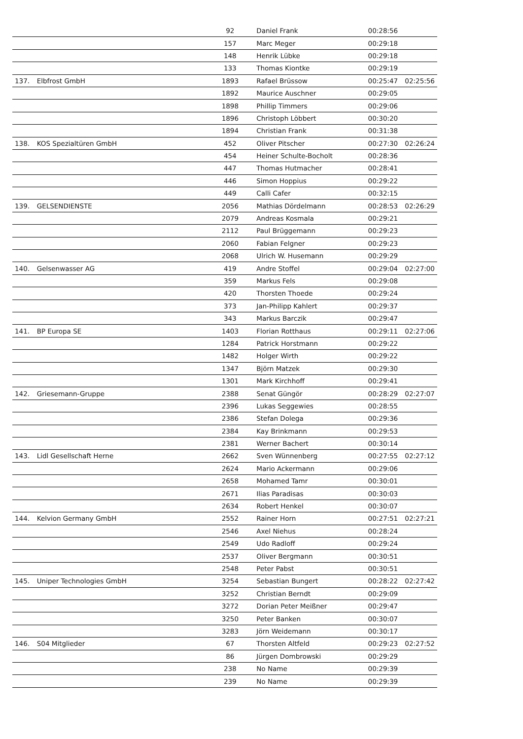| | | 92 | Daniel Frank | 00:28:56 | |
| | | 157 | Marc Meger | 00:29:18 | |
| | | 148 | Henrik Lübke | 00:29:18 | |
| | | 133 | Thomas Kiontke | 00:29:19 | |
| 137. | Elbfrost GmbH | 1893 | Rafael Brüssow | 00:25:47 | 02:25:56 |
| | | 1892 | Maurice Auschner | 00:29:05 | |
| | | 1898 | Phillip Timmers | 00:29:06 | |
| | | 1896 | Christoph Löbbert | 00:30:20 | |
| | | 1894 | Christian Frank | 00:31:38 | |
| 138. | KOS Spezialtüren GmbH | 452 | Oliver Pitscher | 00:27:30 | 02:26:24 |
| | | 454 | Heiner Schulte-Bocholt | 00:28:36 | |
| | | 447 | Thomas Hutmacher | 00:28:41 | |
| | | 446 | Simon Hoppius | 00:29:22 | |
| | | 449 | Calli Cafer | 00:32:15 | |
| 139. | GELSENDIENSTE | 2056 | Mathias Dördelmann | 00:28:53 | 02:26:29 |
| | | 2079 | Andreas Kosmala | 00:29:21 | |
| | | 2112 | Paul Brüggemann | 00:29:23 | |
| | | 2060 | Fabian Felgner | 00:29:23 | |
| | | 2068 | Ulrich W. Husemann | 00:29:29 | |
| 140. | Gelsenwasser AG | 419 | Andre Stoffel | 00:29:04 | 02:27:00 |
| | | 359 | Markus Fels | 00:29:08 | |
| | | 420 | Thorsten Thoede | 00:29:24 | |
| | | 373 | Jan-Philipp Kahlert | 00:29:37 | |
| | | 343 | Markus Barczik | 00:29:47 | |
| 141. | BP Europa SE | 1403 | Florian Rotthaus | 00:29:11 | 02:27:06 |
| | | 1284 | Patrick Horstmann | 00:29:22 | |
| | | 1482 | Holger Wirth | 00:29:22 | |
| | | 1347 | Björn Matzek | 00:29:30 | |
| | | 1301 | Mark Kirchhoff | 00:29:41 | |
| 142. | Griesemann-Gruppe | 2388 | Senat Güngör | 00:28:29 | 02:27:07 |
| | | 2396 | Lukas Seggewies | 00:28:55 | |
| | | 2386 | Stefan Dolega | 00:29:36 | |
| | | 2384 | Kay Brinkmann | 00:29:53 | |
| | | 2381 | Werner Bachert | 00:30:14 | |
| 143. | Lidl Gesellschaft Herne | 2662 | Sven Wünnenberg | 00:27:55 | 02:27:12 |
| | | 2624 | Mario Ackermann | 00:29:06 | |
| | | 2658 | Mohamed Tamr | 00:30:01 | |
| | | 2671 | Ilias Paradisas | 00:30:03 | |
| | | 2634 | Robert Henkel | 00:30:07 | |
| 144. | Kelvion Germany GmbH | 2552 | Rainer Horn | 00:27:51 | 02:27:21 |
| | | 2546 | Axel Niehus | 00:28:24 | |
| | | 2549 | Udo Radloff | 00:29:24 | |
| | | 2537 | Oliver Bergmann | 00:30:51 | |
| | | 2548 | Peter Pabst | 00:30:51 | |
| 145. | Uniper Technologies GmbH | 3254 | Sebastian Bungert | 00:28:22 | 02:27:42 |
| | | 3252 | Christian Berndt | 00:29:09 | |
| | | 3272 | Dorian Peter Meißner | 00:29:47 | |
| | | 3250 | Peter Banken | 00:30:07 | |
| | | 3283 | Jörn Weidemann | 00:30:17 | |
| 146. | S04 Mitglieder | 67 | Thorsten Altfeld | 00:29:23 | 02:27:52 |
| | | 86 | Jürgen Dombrowski | 00:29:29 | |
| | | 238 | No Name | 00:29:39 | |
| | | 239 | No Name | 00:29:39 | |